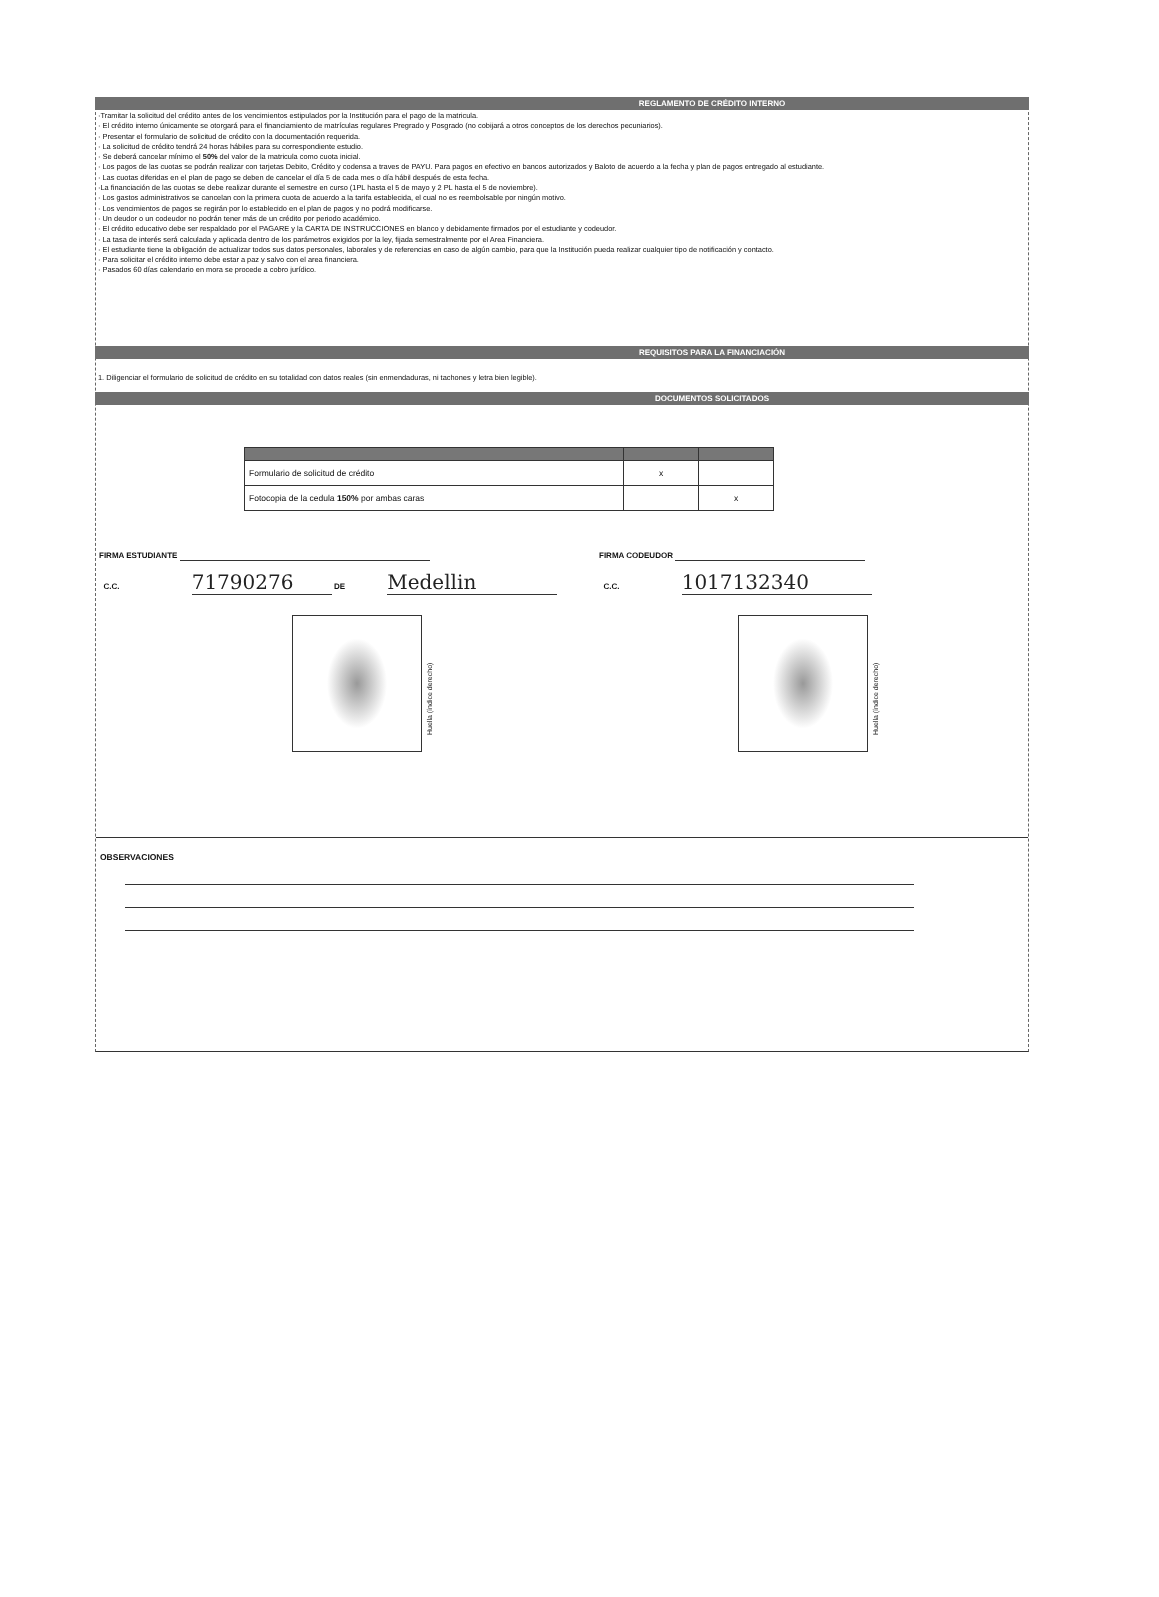REGLAMENTO DE CRÉDITO INTERNO
·Tramitar la solicitud del crédito antes de los vencimientos estipulados por la Institución para el pago de la matricula.
· El crédito interno únicamente se otorgará para el financiamiento de matrículas regulares Pregrado y Posgrado (no cobijará a otros conceptos de los derechos pecuniarios).
· Presentar el formulario de solicitud de crédito con la documentación requerida.
· La solicitud de crédito tendrá 24 horas hábiles para su correspondiente estudio.
· Se deberá cancelar mínimo el 50% del valor de la matricula como cuota inicial.
· Los pagos de las cuotas se podrán realizar con tarjetas Debito, Crédito y codensa a traves de PAYU. Para pagos en efectivo en bancos autorizados y Baloto de acuerdo a la fecha y plan de pagos entregado al estudiante.
· Las cuotas diferidas en el plan de pago se deben de cancelar el día 5 de cada mes o día hábil después de esta fecha.
·La financiación de las cuotas se debe realizar durante el semestre en curso (1PL hasta el 5 de mayo y 2 PL hasta el 5 de noviembre).
· Los gastos administrativos se cancelan con la primera cuota de acuerdo a la tarifa establecida, el cual no es reembolsable por ningún motivo.
· Los vencimientos de pagos se regirán por lo establecido en el plan de pagos y no podrá modificarse.
· Un deudor o un codeudor no podrán tener más de un crédito por periodo académico.
· El crédito educativo debe ser respaldado por el PAGARE y la CARTA DE INSTRUCCIONES en blanco y debidamente firmados por el estudiante y codeudor.
· La tasa de interés será calculada y aplicada dentro de los parámetros exigidos por la ley, fijada semestralmente por el Area Financiera.
· El estudiante tiene la obligación de actualizar todos sus datos personales, laborales y de referencias en caso de algún cambio, para que la Institución pueda realizar cualquier tipo de notificación y contacto.
· Para solicitar el crédito interno debe estar a paz y salvo con el area financiera.
· Pasados 60 días calendario en mora se procede a cobro jurídico.
REQUISITOS PARA LA FINANCIACIÓN
1. Diligenciar el formulario de solicitud de crédito en su totalidad con datos reales (sin enmendaduras, ni tachones y letra bien legible).
DOCUMENTOS SOLICITADOS
| Formulario de solicitud de crédito | x | |
| Fotocopia de la cedula 150% por ambas caras | | x |
FIRMA ESTUDIANTE
C.C. 71790276 DE Medellin
FIRMA CODEUDOR
C.C. 1017132340
Huella (índice derecho) Huella (índice derecho)
OBSERVACIONES